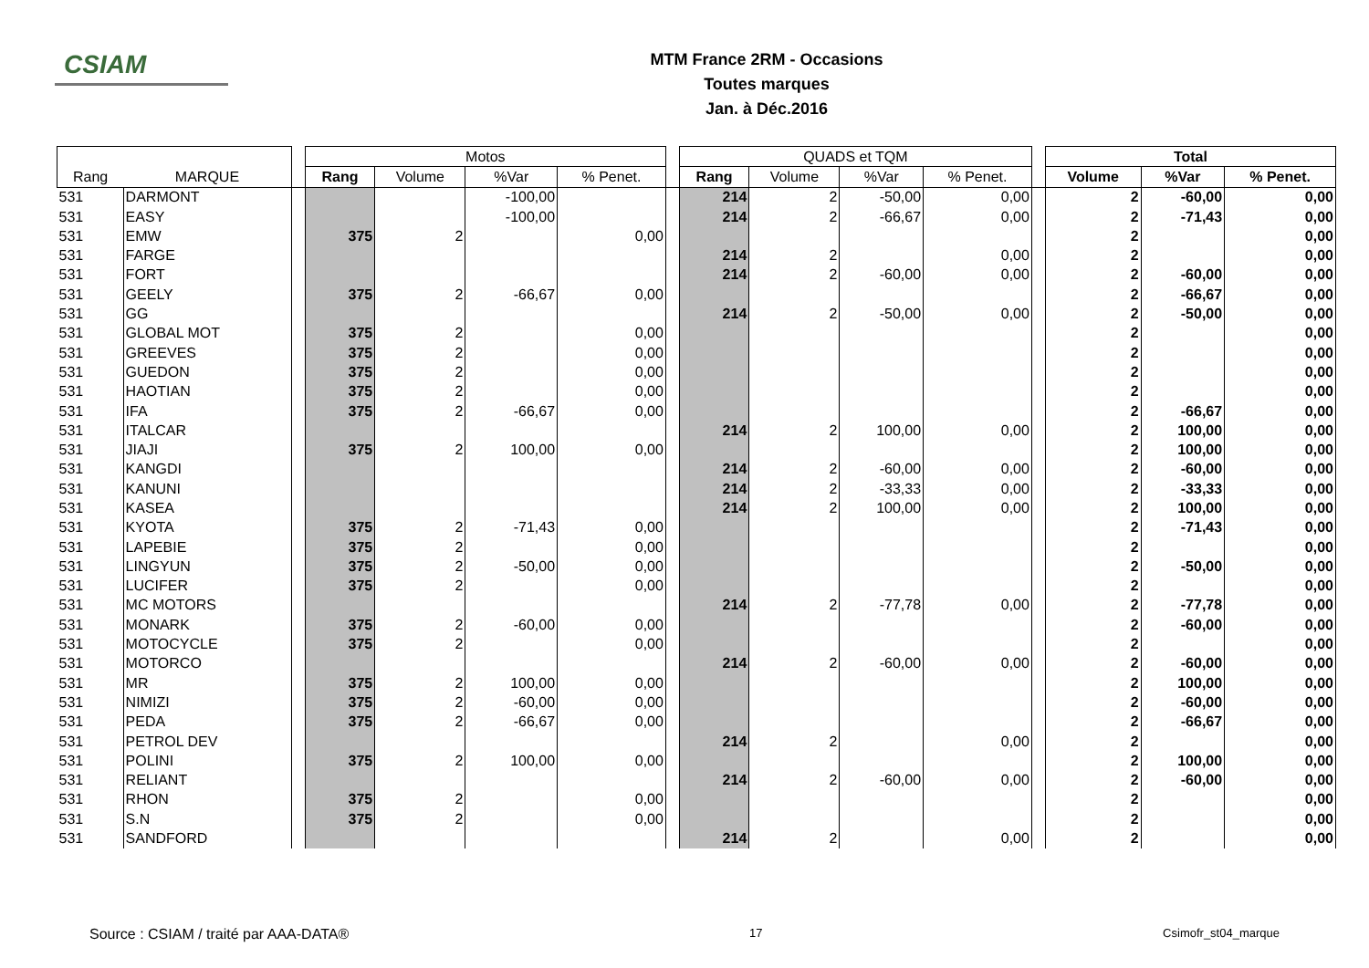CSIAM
MTM France 2RM - Occasions
Toutes marques
Jan. à Déc.2016
| | | | Motos | | | | | QUADS et TQM | | | | | Total | | |
| --- | --- | --- | --- | --- | --- | --- | --- | --- | --- | --- | --- | --- | --- | --- | --- |
| Rang | MARQUE | | Rang | Volume | %Var | % Penet. | | Rang | Volume | %Var | % Penet. | | Volume | %Var | % Penet. |
| 531 | DARMONT | | | | -100,00 | | | 214 | 2 | -50,00 | 0,00 | | 2 | -60,00 | 0,00 |
| 531 | EASY | | | | -100,00 | | | 214 | 2 | -66,67 | 0,00 | | 2 | -71,43 | 0,00 |
| 531 | EMW | | 375 | 2 | | 0,00 | | | | | | | 2 | | 0,00 |
| 531 | FARGE | | | | | | | 214 | 2 | | 0,00 | | 2 | | 0,00 |
| 531 | FORT | | | | | | | 214 | 2 | -60,00 | 0,00 | | 2 | -60,00 | 0,00 |
| 531 | GEELY | | 375 | 2 | -66,67 | 0,00 | | | | | | | 2 | -66,67 | 0,00 |
| 531 | GG | | | | | | | 214 | 2 | -50,00 | 0,00 | | 2 | -50,00 | 0,00 |
| 531 | GLOBAL MOT | | 375 | 2 | | 0,00 | | | | | | | 2 | | 0,00 |
| 531 | GREEVES | | 375 | 2 | | 0,00 | | | | | | | 2 | | 0,00 |
| 531 | GUEDON | | 375 | 2 | | 0,00 | | | | | | | 2 | | 0,00 |
| 531 | HAOTIAN | | 375 | 2 | | 0,00 | | | | | | | 2 | | 0,00 |
| 531 | IFA | | 375 | 2 | -66,67 | 0,00 | | | | | | | 2 | -66,67 | 0,00 |
| 531 | ITALCAR | | | | | | | 214 | 2 | 100,00 | 0,00 | | 2 | 100,00 | 0,00 |
| 531 | JIAJI | | 375 | 2 | 100,00 | 0,00 | | | | | | | 2 | 100,00 | 0,00 |
| 531 | KANGDI | | | | | | | 214 | 2 | -60,00 | 0,00 | | 2 | -60,00 | 0,00 |
| 531 | KANUNI | | | | | | | 214 | 2 | -33,33 | 0,00 | | 2 | -33,33 | 0,00 |
| 531 | KASEA | | | | | | | 214 | 2 | 100,00 | 0,00 | | 2 | 100,00 | 0,00 |
| 531 | KYOTA | | 375 | 2 | -71,43 | 0,00 | | | | | | | 2 | -71,43 | 0,00 |
| 531 | LAPEBIE | | 375 | 2 | | 0,00 | | | | | | | 2 | | 0,00 |
| 531 | LINGYUN | | 375 | 2 | -50,00 | 0,00 | | | | | | | 2 | -50,00 | 0,00 |
| 531 | LUCIFER | | 375 | 2 | | 0,00 | | | | | | | 2 | | 0,00 |
| 531 | MC MOTORS | | | | | | | 214 | 2 | -77,78 | 0,00 | | 2 | -77,78 | 0,00 |
| 531 | MONARK | | 375 | 2 | -60,00 | 0,00 | | | | | | | 2 | -60,00 | 0,00 |
| 531 | MOTOCYCLE | | 375 | 2 | | 0,00 | | | | | | | 2 | | 0,00 |
| 531 | MOTORCO | | | | | | | 214 | 2 | -60,00 | 0,00 | | 2 | -60,00 | 0,00 |
| 531 | MR | | 375 | 2 | 100,00 | 0,00 | | | | | | | 2 | 100,00 | 0,00 |
| 531 | NIMIZI | | 375 | 2 | -60,00 | 0,00 | | | | | | | 2 | -60,00 | 0,00 |
| 531 | PEDA | | 375 | 2 | -66,67 | 0,00 | | | | | | | 2 | -66,67 | 0,00 |
| 531 | PETROL DEV | | | | | | | 214 | 2 | | 0,00 | | 2 | | 0,00 |
| 531 | POLINI | | 375 | 2 | 100,00 | 0,00 | | | | | | | 2 | 100,00 | 0,00 |
| 531 | RELIANT | | | | | | | 214 | 2 | -60,00 | 0,00 | | 2 | -60,00 | 0,00 |
| 531 | RHON | | 375 | 2 | | 0,00 | | | | | | | 2 | | 0,00 |
| 531 | S.N | | 375 | 2 | | 0,00 | | | | | | | 2 | | 0,00 |
| 531 | SANDFORD | | | | | | | 214 | 2 | | 0,00 | | 2 | | 0,00 |
Source : CSIAM / traité par AAA-DATA® 17 Csimofr_st04_marque